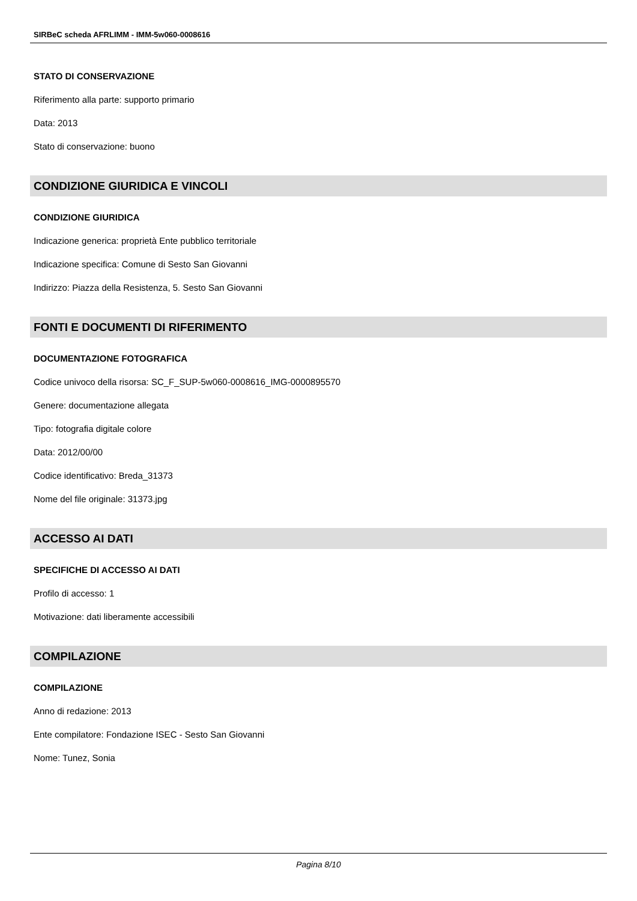SIRBeC scheda AFRLIMM - IMM-5w060-0008616
STATO DI CONSERVAZIONE
Riferimento alla parte: supporto primario
Data: 2013
Stato di conservazione: buono
CONDIZIONE GIURIDICA E VINCOLI
CONDIZIONE GIURIDICA
Indicazione generica: proprietà Ente pubblico territoriale
Indicazione specifica: Comune di Sesto San Giovanni
Indirizzo: Piazza della Resistenza, 5. Sesto San Giovanni
FONTI E DOCUMENTI DI RIFERIMENTO
DOCUMENTAZIONE FOTOGRAFICA
Codice univoco della risorsa: SC_F_SUP-5w060-0008616_IMG-0000895570
Genere: documentazione allegata
Tipo: fotografia digitale colore
Data: 2012/00/00
Codice identificativo: Breda_31373
Nome del file originale: 31373.jpg
ACCESSO AI DATI
SPECIFICHE DI ACCESSO AI DATI
Profilo di accesso: 1
Motivazione: dati liberamente accessibili
COMPILAZIONE
COMPILAZIONE
Anno di redazione: 2013
Ente compilatore: Fondazione ISEC - Sesto San Giovanni
Nome: Tunez, Sonia
Pagina 8/10